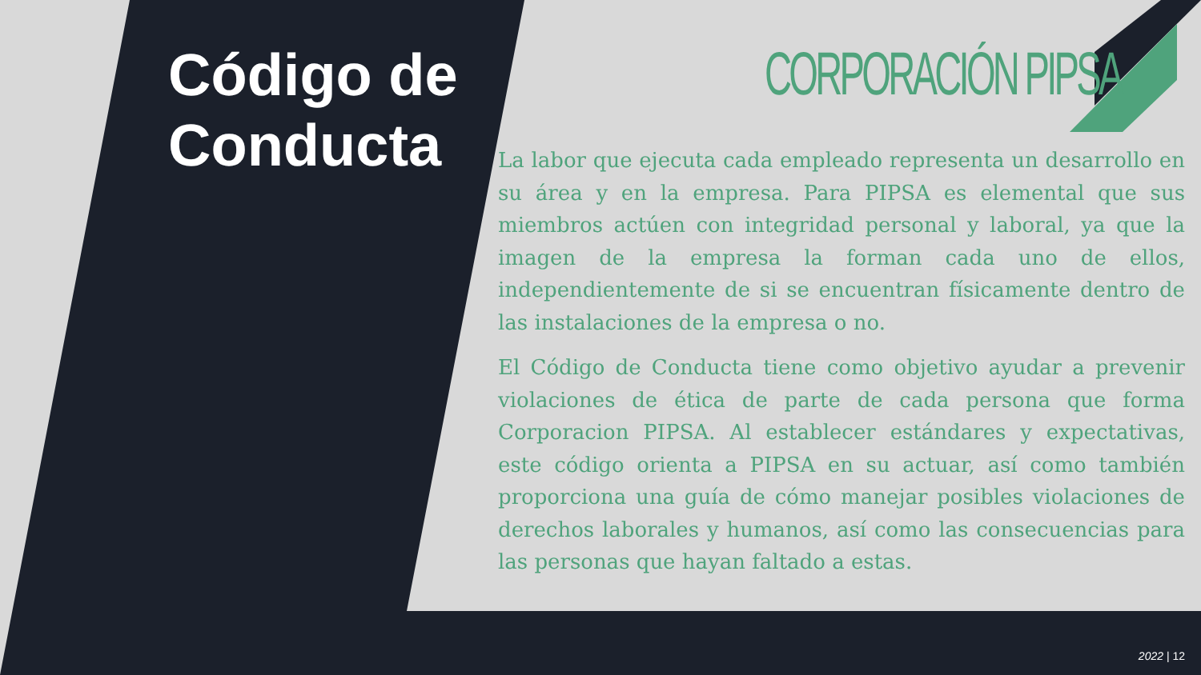Código de
Conducta
CORPORACIÓN PIPSA
La labor que ejecuta cada empleado representa un desarrollo en su área y en la empresa. Para PIPSA es elemental que sus miembros actúen con integridad personal y laboral, ya que la imagen de la empresa la forman cada uno de ellos, independientemente de si se encuentran físicamente dentro de las instalaciones de la empresa o no.
El Código de Conducta tiene como objetivo ayudar a prevenir violaciones de ética de parte de cada persona que forma Corporacion PIPSA. Al establecer estándares y expectativas, este código orienta a PIPSA en su actuar, así como también proporciona una guía de cómo manejar posibles violaciones de derechos laborales y humanos, así como las consecuencias para las personas que hayan faltado a estas.
2022 | 12